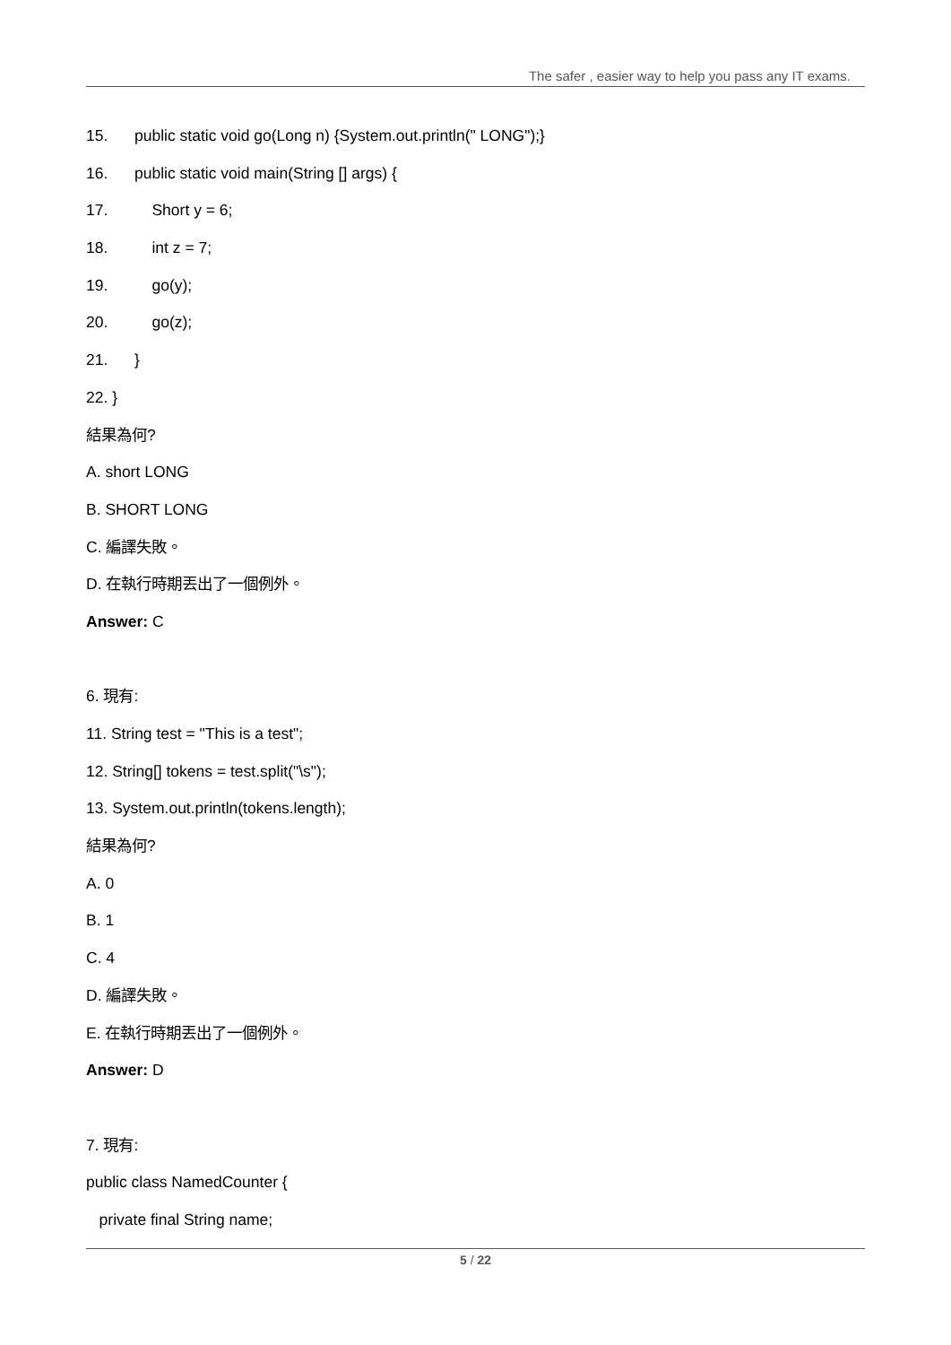The safer , easier way to help you pass any IT exams.
15. public static void go(Long n) {System.out.println(" LONG");}
16. public static void main(String [] args) {
17. Short y = 6;
18. int z = 7;
19. go(y);
20. go(z);
21. }
22. }
結果為何?
A. short LONG
B. SHORT LONG
C. 編譯失敗。
D. 在執行時期丟出了一個例外。
Answer: C
6. 現有:
11. String test = "This is a test";
12. String[] tokens = test.split("\s");
13. System.out.println(tokens.length);
結果為何?
A. 0
B. 1
C. 4
D. 編譯失敗。
E. 在執行時期丟出了一個例外。
Answer: D
7. 現有:
public class NamedCounter {
private final String name;
5 / 22